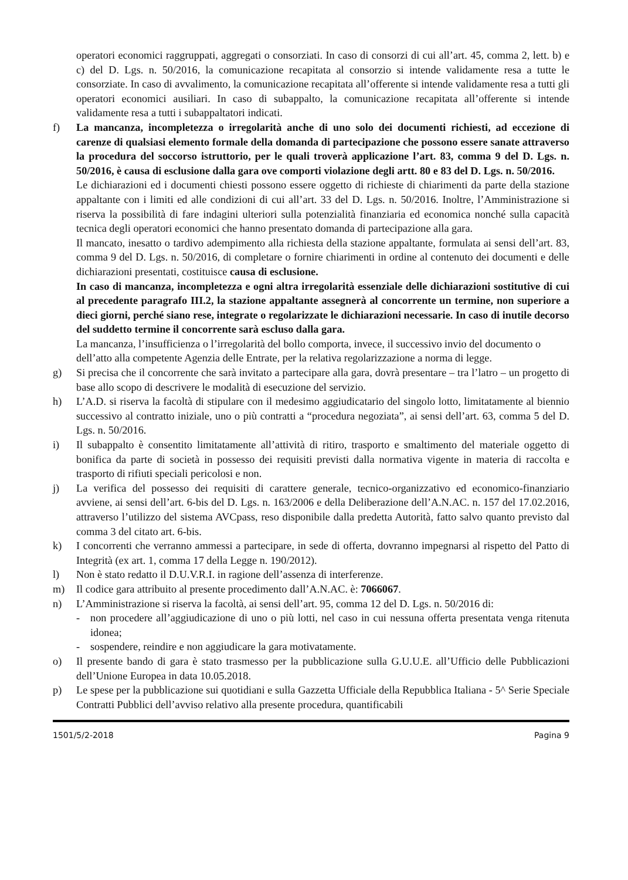operatori economici raggruppati, aggregati o consorziati. In caso di consorzi di cui all’art. 45, comma 2, lett. b) e c) del D. Lgs. n. 50/2016, la comunicazione recapitata al consorzio si intende validamente resa a tutte le consorziate. In caso di avvalimento, la comunicazione recapitata all’offerente si intende validamente resa a tutti gli operatori economici ausiliari. In caso di subappalto, la comunicazione recapitata all’offerente si intende validamente resa a tutti i subappaltatori indicati.
f) La mancanza, incompletezza o irregolarità anche di uno solo dei documenti richiesti, ad eccezione di carenze di qualsiasi elemento formale della domanda di partecipazione che possono essere sanate attraverso la procedura del soccorso istruttorio, per le quali troverà applicazione l’art. 83, comma 9 del D. Lgs. n. 50/2016, è causa di esclusione dalla gara ove comporti violazione degli artt. 80 e 83 del D. Lgs. n. 50/2016.
Le dichiarazioni ed i documenti chiesti possono essere oggetto di richieste di chiarimenti da parte della stazione appaltante con i limiti ed alle condizioni di cui all’art. 33 del D. Lgs. n. 50/2016. Inoltre, l’Amministrazione si riserva la possibilità di fare indagini ulteriori sulla potenzialità finanziaria ed economica nonché sulla capacità tecnica degli operatori economici che hanno presentato domanda di partecipazione alla gara.
Il mancato, inesatto o tardivo adempimento alla richiesta della stazione appaltante, formulata ai sensi dell’art. 83, comma 9 del D. Lgs. n. 50/2016, di completare o fornire chiarimenti in ordine al contenuto dei documenti e delle dichiarazioni presentati, costituisce causa di esclusione.
In caso di mancanza, incompletezza e ogni altra irregolarità essenziale delle dichiarazioni sostitutive di cui al precedente paragrafo III.2, la stazione appaltante assegnerà al concorrente un termine, non superiore a dieci giorni, perché siano rese, integrate o regolarizzate le dichiarazioni necessarie. In caso di inutile decorso del suddetto termine il concorrente sarà escluso dalla gara.
La mancanza, l’insufficienza o l’irregolarità del bollo comporta, invece, il successivo invio del documento o dell’atto alla competente Agenzia delle Entrate, per la relativa regolarizzazione a norma di legge.
g) Si precisa che il concorrente che sarà invitato a partecipare alla gara, dovrà presentare – tra l’latro – un progetto di base allo scopo di descrivere le modalità di esecuzione del servizio.
h) L’A.D. si riserva la facoltà di stipulare con il medesimo aggiudicatario del singolo lotto, limitatamente al biennio successivo al contratto iniziale, uno o più contratti a “procedura negoziata”, ai sensi dell’art. 63, comma 5 del D. Lgs. n. 50/2016.
i) Il subappalto è consentito limitatamente all’attività di ritiro, trasporto e smaltimento del materiale oggetto di bonifica da parte di società in possesso dei requisiti previsti dalla normativa vigente in materia di raccolta e trasporto di rifiuti speciali pericolosi e non.
j) La verifica del possesso dei requisiti di carattere generale, tecnico-organizzativo ed economico-finanziario avviene, ai sensi dell’art. 6-bis del D. Lgs. n. 163/2006 e della Deliberazione dell’A.N.AC. n. 157 del 17.02.2016, attraverso l’utilizzo del sistema AVCpass, reso disponibile dalla predetta Autorità, fatto salvo quanto previsto dal comma 3 del citato art. 6-bis.
k) I concorrenti che verranno ammessi a partecipare, in sede di offerta, dovranno impegnarsi al rispetto del Patto di Integrità (ex art. 1, comma 17 della Legge n. 190/2012).
l) Non è stato redatto il D.U.V.R.I. in ragione dell’assenza di interferenze.
m) Il codice gara attribuito al presente procedimento dall’A.N.AC. è: 7066067.
n) L’Amministrazione si riserva la facoltà, ai sensi dell’art. 95, comma 12 del D. Lgs. n. 50/2016 di:
- non procedere all’aggiudicazione di uno o più lotti, nel caso in cui nessuna offerta presentata venga ritenuta idonea;
- sospendere, reindire e non aggiudicare la gara motivatamente.
o) Il presente bando di gara è stato trasmesso per la pubblicazione sulla G.U.U.E. all’Ufficio delle Pubblicazioni dell’Unione Europea in data 10.05.2018.
p) Le spese per la pubblicazione sui quotidiani e sulla Gazzetta Ufficiale della Repubblica Italiana - 5^ Serie Speciale Contratti Pubblici dell’avviso relativo alla presente procedura, quantificabili
1501/5/2-2018 Pagina 9